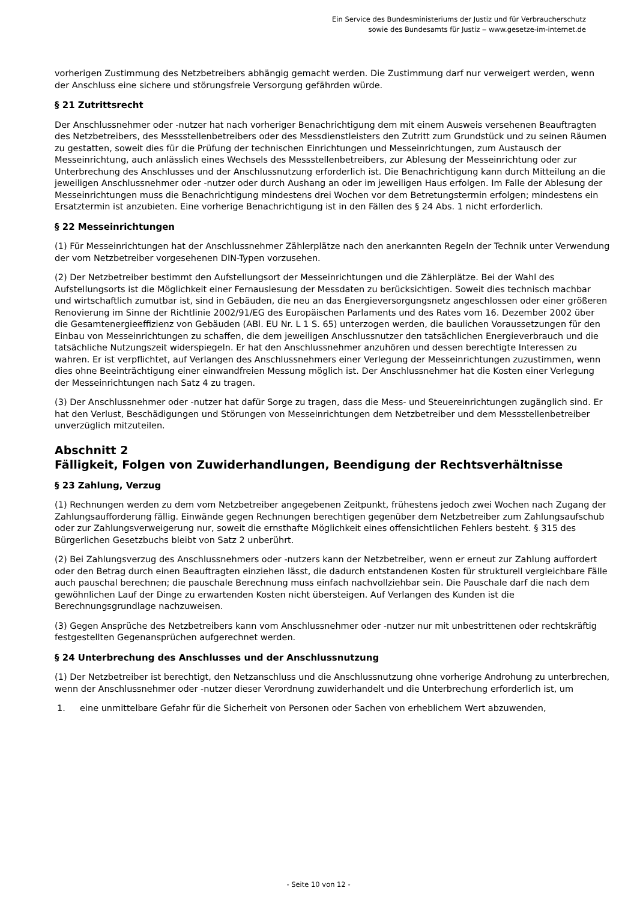Ein Service des Bundesministeriums der Justiz und für Verbraucherschutz
sowie des Bundesamts für Justiz ‒ www.gesetze-im-internet.de
vorherigen Zustimmung des Netzbetreibers abhängig gemacht werden. Die Zustimmung darf nur verweigert werden, wenn der Anschluss eine sichere und störungsfreie Versorgung gefährden würde.
§ 21 Zutrittsrecht
Der Anschlussnehmer oder -nutzer hat nach vorheriger Benachrichtigung dem mit einem Ausweis versehenen Beauftragten des Netzbetreibers, des Messstellenbetreibers oder des Messdienstleisters den Zutritt zum Grundstück und zu seinen Räumen zu gestatten, soweit dies für die Prüfung der technischen Einrichtungen und Messeinrichtungen, zum Austausch der Messeinrichtung, auch anlässlich eines Wechsels des Messstellenbetreibers, zur Ablesung der Messeinrichtung oder zur Unterbrechung des Anschlusses und der Anschlussnutzung erforderlich ist. Die Benachrichtigung kann durch Mitteilung an die jeweiligen Anschlussnehmer oder -nutzer oder durch Aushang an oder im jeweiligen Haus erfolgen. Im Falle der Ablesung der Messeinrichtungen muss die Benachrichtigung mindestens drei Wochen vor dem Betretungstermin erfolgen; mindestens ein Ersatztermin ist anzubieten. Eine vorherige Benachrichtigung ist in den Fällen des § 24 Abs. 1 nicht erforderlich.
§ 22 Messeinrichtungen
(1) Für Messeinrichtungen hat der Anschlussnehmer Zählerplätze nach den anerkannten Regeln der Technik unter Verwendung der vom Netzbetreiber vorgesehenen DIN-Typen vorzusehen.
(2) Der Netzbetreiber bestimmt den Aufstellungsort der Messeinrichtungen und die Zählerplätze. Bei der Wahl des Aufstellungsorts ist die Möglichkeit einer Fernauslesung der Messdaten zu berücksichtigen. Soweit dies technisch machbar und wirtschaftlich zumutbar ist, sind in Gebäuden, die neu an das Energieversorgungsnetz angeschlossen oder einer größeren Renovierung im Sinne der Richtlinie 2002/91/EG des Europäischen Parlaments und des Rates vom 16. Dezember 2002 über die Gesamtenergieeffizienz von Gebäuden (ABl. EU Nr. L 1 S. 65) unterzogen werden, die baulichen Voraussetzungen für den Einbau von Messeinrichtungen zu schaffen, die dem jeweiligen Anschlussnutzer den tatsächlichen Energieverbrauch und die tatsächliche Nutzungszeit widerspiegeln. Er hat den Anschlussnehmer anzuhören und dessen berechtigte Interessen zu wahren. Er ist verpflichtet, auf Verlangen des Anschlussnehmers einer Verlegung der Messeinrichtungen zuzustimmen, wenn dies ohne Beeinträchtigung einer einwandfreien Messung möglich ist. Der Anschlussnehmer hat die Kosten einer Verlegung der Messeinrichtungen nach Satz 4 zu tragen.
(3) Der Anschlussnehmer oder -nutzer hat dafür Sorge zu tragen, dass die Mess- und Steuereinrichtungen zugänglich sind. Er hat den Verlust, Beschädigungen und Störungen von Messeinrichtungen dem Netzbetreiber und dem Messstellenbetreiber unverzüglich mitzuteilen.
Abschnitt 2
Fälligkeit, Folgen von Zuwiderhandlungen, Beendigung der Rechtsverhältnisse
§ 23 Zahlung, Verzug
(1) Rechnungen werden zu dem vom Netzbetreiber angegebenen Zeitpunkt, frühestens jedoch zwei Wochen nach Zugang der Zahlungsaufforderung fällig. Einwände gegen Rechnungen berechtigen gegenüber dem Netzbetreiber zum Zahlungsaufschub oder zur Zahlungsverweigerung nur, soweit die ernsthafte Möglichkeit eines offensichtlichen Fehlers besteht. § 315 des Bürgerlichen Gesetzbuchs bleibt von Satz 2 unberührt.
(2) Bei Zahlungsverzug des Anschlussnehmers oder -nutzers kann der Netzbetreiber, wenn er erneut zur Zahlung auffordert oder den Betrag durch einen Beauftragten einziehen lässt, die dadurch entstandenen Kosten für strukturell vergleichbare Fälle auch pauschal berechnen; die pauschale Berechnung muss einfach nachvollziehbar sein. Die Pauschale darf die nach dem gewöhnlichen Lauf der Dinge zu erwartenden Kosten nicht übersteigen. Auf Verlangen des Kunden ist die Berechnungsgrundlage nachzuweisen.
(3) Gegen Ansprüche des Netzbetreibers kann vom Anschlussnehmer oder -nutzer nur mit unbestrittenen oder rechtskräftig festgestellten Gegenansprüchen aufgerechnet werden.
§ 24 Unterbrechung des Anschlusses und der Anschlussnutzung
(1) Der Netzbetreiber ist berechtigt, den Netzanschluss und die Anschlussnutzung ohne vorherige Androhung zu unterbrechen, wenn der Anschlussnehmer oder -nutzer dieser Verordnung zuwiderhandelt und die Unterbrechung erforderlich ist, um
1. eine unmittelbare Gefahr für die Sicherheit von Personen oder Sachen von erheblichem Wert abzuwenden,
- Seite 10 von 12 -